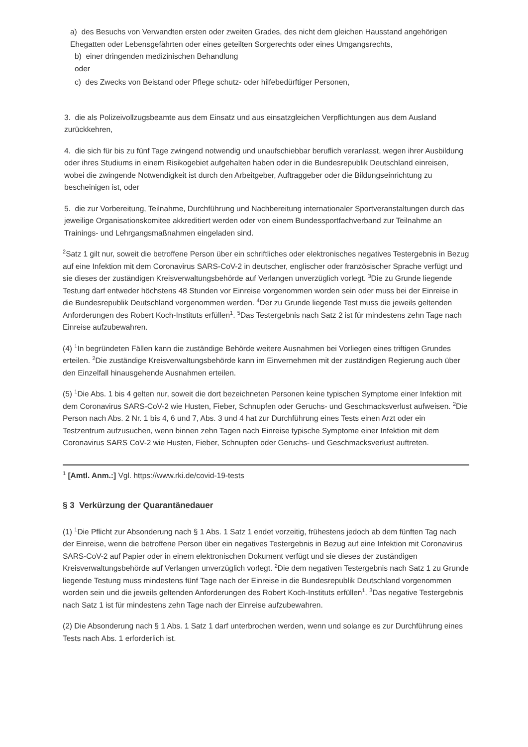a) des Besuchs von Verwandten ersten oder zweiten Grades, des nicht dem gleichen Hausstand angehörigen Ehegatten oder Lebensgefährten oder eines geteilten Sorgerechts oder eines Umgangsrechts,
b) einer dringenden medizinischen Behandlung
oder
c) des Zwecks von Beistand oder Pflege schutz- oder hilfebedürftiger Personen,
3. die als Polizeivollzugsbeamte aus dem Einsatz und aus einsatzgleichen Verpflichtungen aus dem Ausland zurückkehren,
4. die sich für bis zu fünf Tage zwingend notwendig und unaufschiebbar beruflich veranlasst, wegen ihrer Ausbildung oder ihres Studiums in einem Risikogebiet aufgehalten haben oder in die Bundesrepublik Deutschland einreisen, wobei die zwingende Notwendigkeit ist durch den Arbeitgeber, Auftraggeber oder die Bildungseinrichtung zu bescheinigen ist, oder
5. die zur Vorbereitung, Teilnahme, Durchführung und Nachbereitung internationaler Sportveranstaltungen durch das jeweilige Organisationskomitee akkreditiert werden oder von einem Bundessportfachverband zur Teilnahme an Trainings- und Lehrgangsmaßnahmen eingeladen sind.
<sup>2</sup> Satz 1 gilt nur, soweit die betroffene Person über ein schriftliches oder elektronisches negatives Testergebnis in Bezug auf eine Infektion mit dem Coronavirus SARS-CoV-2 in deutscher, englischer oder französischer Sprache verfügt und sie dieses der zuständigen Kreisverwaltungsbehörde auf Verlangen unverzüglich vorlegt. <sup>3</sup>Die zu Grunde liegende Testung darf entweder höchstens 48 Stunden vor Einreise vorgenommen worden sein oder muss bei der Einreise in die Bundesrepublik Deutschland vorgenommen werden. <sup>4</sup>Der zu Grunde liegende Test muss die jeweils geltenden Anforderungen des Robert Koch-Instituts erfüllen<sup>1</sup>. <sup>5</sup>Das Testergebnis nach Satz 2 ist für mindestens zehn Tage nach Einreise aufzubewahren.
(4) <sup>1</sup>In begründeten Fällen kann die zuständige Behörde weitere Ausnahmen bei Vorliegen eines triftigen Grundes erteilen. <sup>2</sup>Die zuständige Kreisverwaltungsbehörde kann im Einvernehmen mit der zuständigen Regierung auch über den Einzelfall hinausgehende Ausnahmen erteilen.
(5) <sup>1</sup>Die Abs. 1 bis 4 gelten nur, soweit die dort bezeichneten Personen keine typischen Symptome einer Infektion mit dem Coronavirus SARS-CoV-2 wie Husten, Fieber, Schnupfen oder Geruchs- und Geschmacksverlust aufweisen. <sup>2</sup>Die Person nach Abs. 2 Nr. 1 bis 4, 6 und 7, Abs. 3 und 4 hat zur Durchführung eines Tests einen Arzt oder ein Testzentrum aufzusuchen, wenn binnen zehn Tagen nach Einreise typische Symptome einer Infektion mit dem Coronavirus SARS CoV-2 wie Husten, Fieber, Schnupfen oder Geruchs- und Geschmacksverlust auftreten.
<sup>1</sup> [Amtl. Anm.:] Vgl. https://www.rki.de/covid-19-tests
§ 3 Verkürzung der Quarantänedauer
(1) <sup>1</sup>Die Pflicht zur Absonderung nach § 1 Abs. 1 Satz 1 endet vorzeitig, frühestens jedoch ab dem fünften Tag nach der Einreise, wenn die betroffene Person über ein negatives Testergebnis in Bezug auf eine Infektion mit Coronavirus SARS-CoV-2 auf Papier oder in einem elektronischen Dokument verfügt und sie dieses der zuständigen Kreisverwaltungsbehörde auf Verlangen unverzüglich vorlegt. <sup>2</sup>Die dem negativen Testergebnis nach Satz 1 zu Grunde liegende Testung muss mindestens fünf Tage nach der Einreise in die Bundesrepublik Deutschland vorgenommen worden sein und die jeweils geltenden Anforderungen des Robert Koch-Instituts erfüllen<sup>1</sup>. <sup>3</sup>Das negative Testergebnis nach Satz 1 ist für mindestens zehn Tage nach der Einreise aufzubewahren.
(2) Die Absonderung nach § 1 Abs. 1 Satz 1 darf unterbrochen werden, wenn und solange es zur Durchführung eines Tests nach Abs. 1 erforderlich ist.